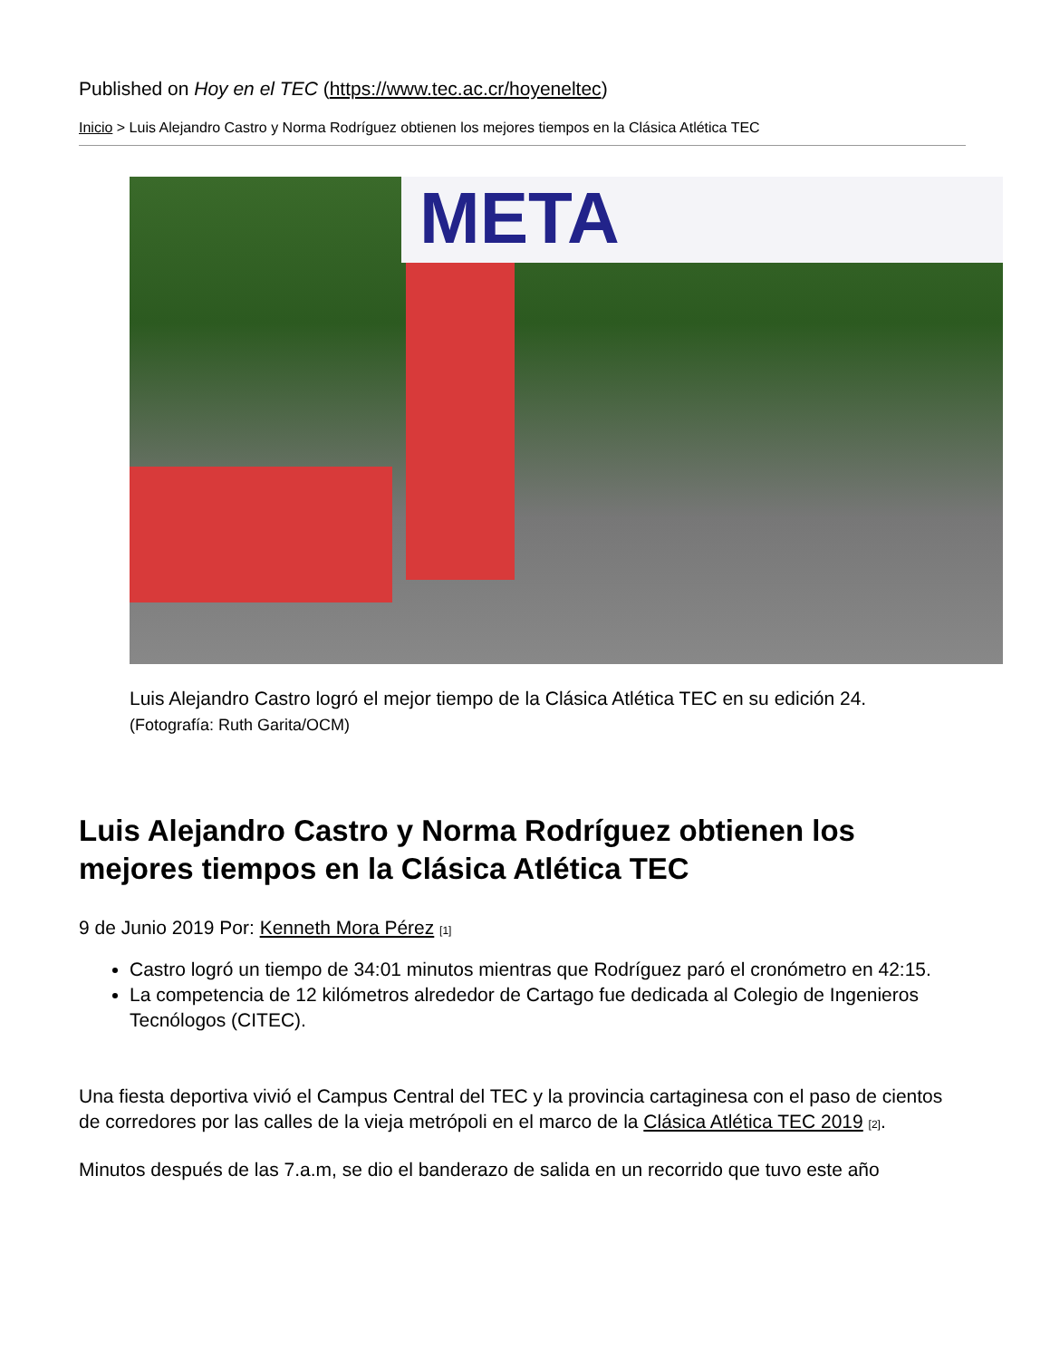Published on Hoy en el TEC (https://www.tec.ac.cr/hoyeneltec)
Inicio > Luis Alejandro Castro y Norma Rodríguez obtienen los mejores tiempos en la Clásica Atlética TEC
META
Luis Alejandro Castro logró el mejor tiempo de la Clásica Atlética TEC en su edición 24. (Fotografía: Ruth Garita/OCM)
Luis Alejandro Castro y Norma Rodríguez obtienen los mejores tiempos en la Clásica Atlética TEC
9 de Junio 2019 Por: Kenneth Mora Pérez <sup>[1]</sup>
Castro logró un tiempo de 34:01 minutos mientras que Rodríguez paró el cronómetro en 42:15.
La competencia de 12 kilómetros alrededor de Cartago fue dedicada al Colegio de Ingenieros Tecnólogos (CITEC).
Una fiesta deportiva vivió el Campus Central del TEC y la provincia cartaginesa con el paso de cientos de corredores por las calles de la vieja metrópoli en el marco de la Clásica Atlética TEC 2019 <sup>[2]</sup>.
Minutos después de las 7.a.m, se dio el banderazo de salida en un recorrido que tuvo este año